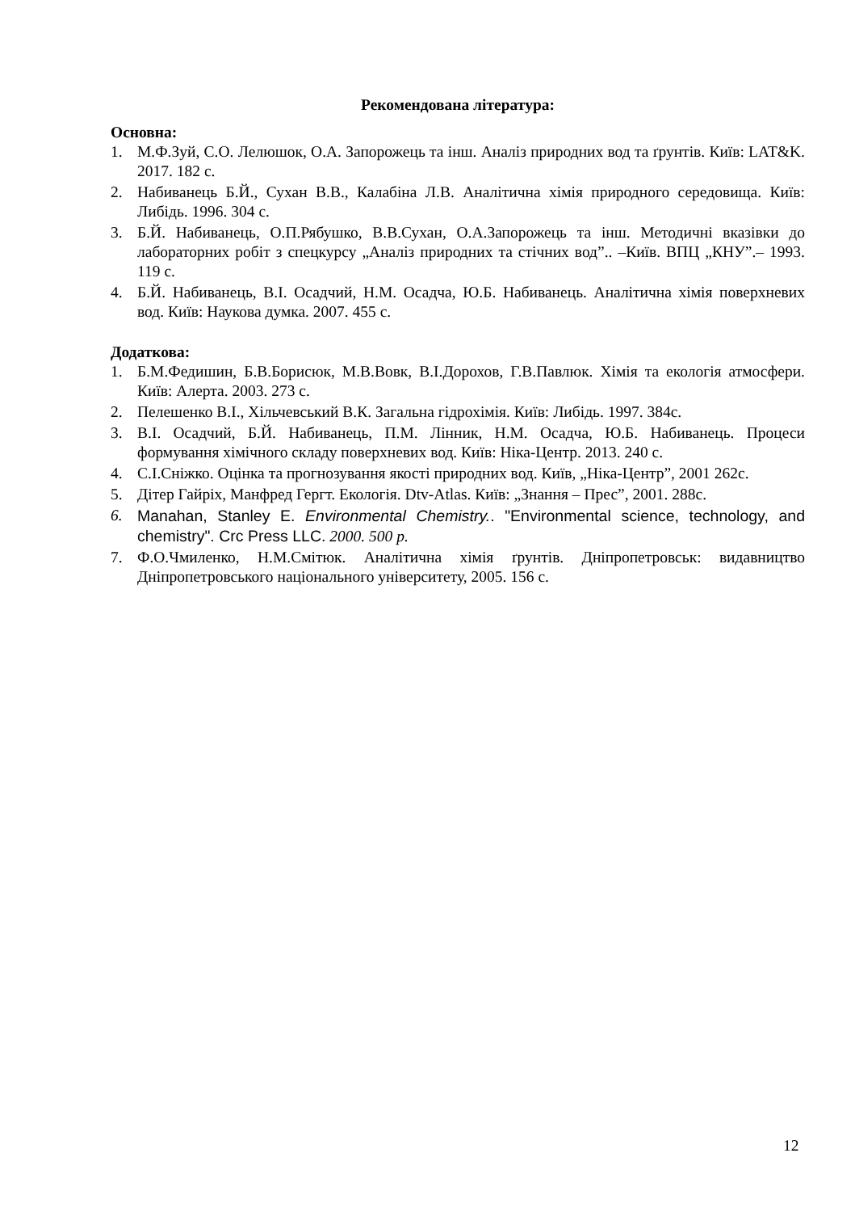Рекомендована література:
Основна:
1. М.Ф.Зуй, С.О. Лелюшок, О.А. Запорожець та інш. Аналіз природних вод та ґрунтів. Київ: LAT&K. 2017. 182 с.
2. Набиванець Б.Й., Сухан В.В., Калабіна Л.В. Аналітична хімія природного середовища. Київ: Либідь. 1996. 304 с.
3. Б.Й. Набиванець, О.П.Рябушко, В.В.Сухан, О.А.Запорожець та інш. Методичні вказівки до лабораторних робіт з спецкурсу „Аналіз природних та стічних вод”.. –Київ. ВПЦ „КНУ”.– 1993. 119 с.
4. Б.Й. Набиванець, В.І. Осадчий, Н.М. Осадча, Ю.Б. Набиванець. Аналітична хімія поверхневих вод. Київ: Наукова думка. 2007. 455 с.
Додаткова:
1. Б.М.Федишин, Б.В.Борисюк, М.В.Вовк, В.І.Дорохов, Г.В.Павлюк. Хімія та екологія атмосфери. Київ: Алерта. 2003. 273 с.
2. Пелешенко В.І., Хільчевський В.К. Загальна гідрохімія. Київ: Либідь. 1997. 384с.
3. В.І. Осадчий, Б.Й. Набиванець, П.М. Лінник, Н.М. Осадча, Ю.Б. Набиванець. Процеси формування хімічного складу поверхневих вод. Київ: Ніка-Центр. 2013. 240 с.
4. С.І.Сніжко. Оцінка та прогнозування якості природних вод. Київ, „Ніка-Центр”, 2001 262с.
5. Дітер Гайріх, Манфред Гергт. Екологія. Dtv-Atlas. Київ: „Знання – Прес”, 2001. 288с.
6. Manahan, Stanley E. Environmental Chemistry.. "Environmental science, technology, and chemistry". Crc Press LLC. 2000. 500 p.
7. Ф.О.Чмиленко, Н.М.Смітюк. Аналітична хімія ґрунтів. Дніпропетровськ: видавництво Дніпропетровського національного університету, 2005. 156 с.
12